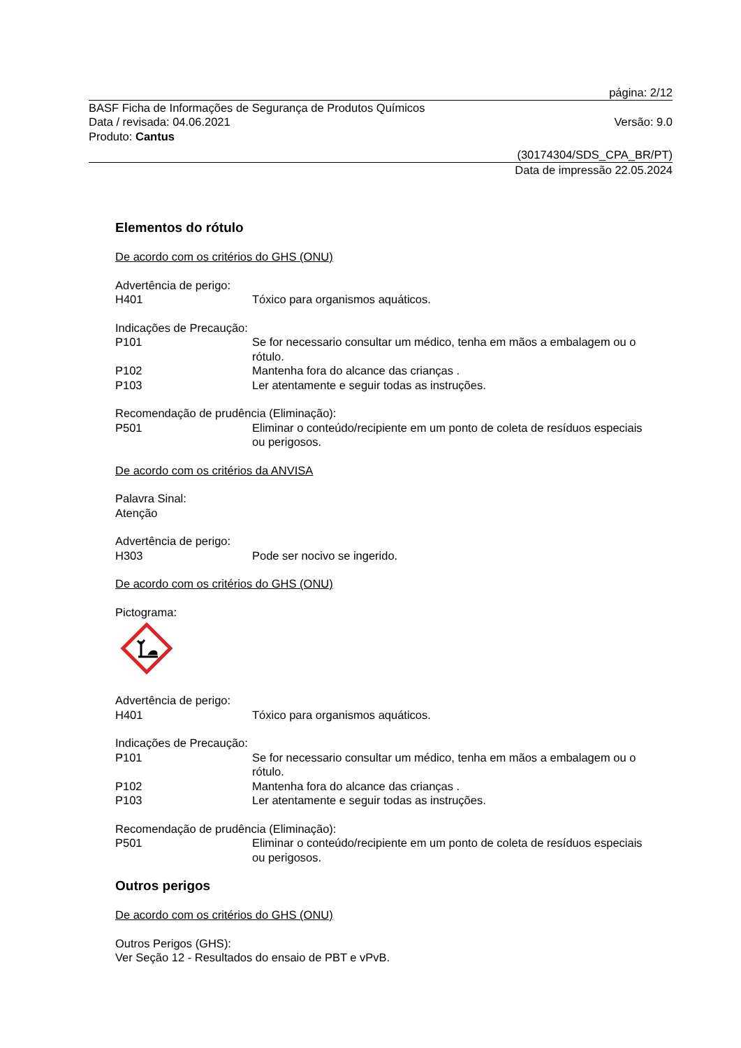página: 2/12
BASF Ficha de Informações de Segurança de Produtos Químicos
Data / revisada: 04.06.2021 Versão: 9.0
Produto: Cantus
(30174304/SDS_CPA_BR/PT)
Data de impressão 22.05.2024
Elementos do rótulo
De acordo com os critérios do GHS (ONU)
Advertência de perigo:
H401 Tóxico para organismos aquáticos.
Indicações de Precaução:
P101 Se for necessario consultar um médico, tenha em mãos a embalagem ou o rótulo.
P102 Mantenha fora do alcance das crianças .
P103 Ler atentamente e seguir todas as instruções.
Recomendação de prudência (Eliminação):
P501 Eliminar o conteúdo/recipiente em um ponto de coleta de resíduos especiais ou perigosos.
De acordo com os critérios da ANVISA
Palavra Sinal:
Atenção
Advertência de perigo:
H303 Pode ser nocivo se ingerido.
De acordo com os critérios do GHS (ONU)
Pictograma:
Advertência de perigo:
H401 Tóxico para organismos aquáticos.
Indicações de Precaução:
P101 Se for necessario consultar um médico, tenha em mãos a embalagem ou o rótulo.
P102 Mantenha fora do alcance das crianças .
P103 Ler atentamente e seguir todas as instruções.
Recomendação de prudência (Eliminação):
P501 Eliminar o conteúdo/recipiente em um ponto de coleta de resíduos especiais ou perigosos.
Outros perigos
De acordo com os critérios do GHS (ONU)
Outros Perigos (GHS):
Ver Seção 12 - Resultados do ensaio de PBT e vPvB.